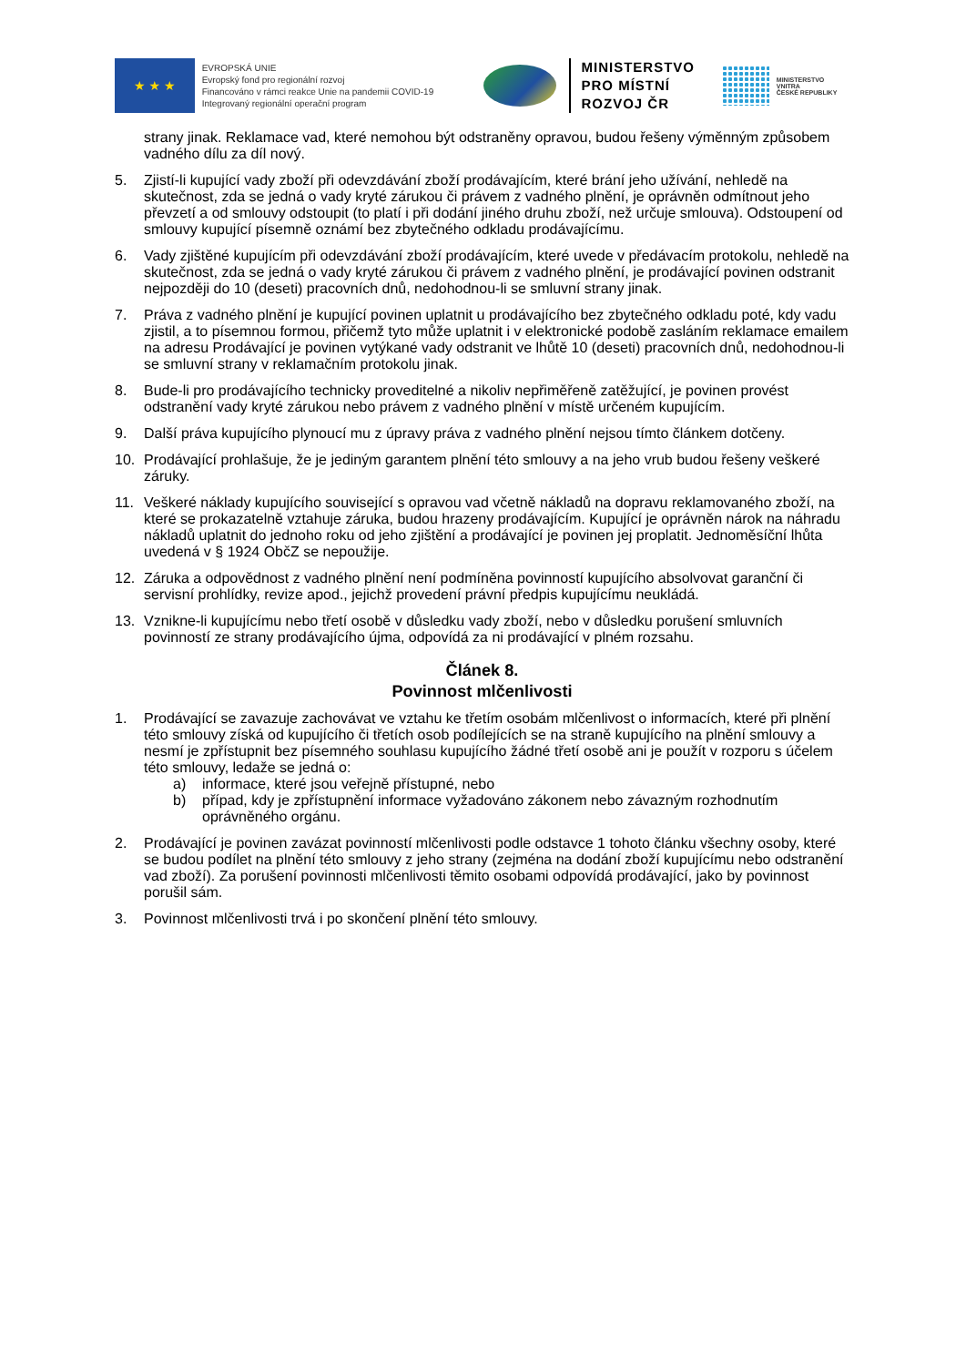★ ★ ★
EVROPSKÁ UNIE
Evropský fond pro regionální rozvoj
Financováno v rámci reakce Unie na pandemii COVID-19
Integrovaný regionální operační program
MINISTERSTVO
PRO MÍSTNÍ
ROZVOJ ČR
MINISTERSTVO VNITRA
ČESKÉ REPUBLIKY
strany jinak. Reklamace vad, které nemohou být odstraněny opravou, budou řešeny výměnným způsobem vadného dílu za díl nový.
5. Zjistí-li kupující vady zboží při odevzdávání zboží prodávajícím, které brání jeho užívání, nehledě na skutečnost, zda se jedná o vady kryté zárukou či právem z vadného plnění, je oprávněn odmítnout jeho převzetí a od smlouvy odstoupit (to platí i při dodání jiného druhu zboží, než určuje smlouva). Odstoupení od smlouvy kupující písemně oznámí bez zbytečného odkladu prodávajícímu.
6. Vady zjištěné kupujícím při odevzdávání zboží prodávajícím, které uvede v předávacím protokolu, nehledě na skutečnost, zda se jedná o vady kryté zárukou či právem z vadného plnění, je prodávající povinen odstranit nejpozději do 10 (deseti) pracovních dnů, nedohodnou-li se smluvní strany jinak.
7. Práva z vadného plnění je kupující povinen uplatnit u prodávajícího bez zbytečného odkladu poté, kdy vadu zjistil, a to písemnou formou, přičemž tyto může uplatnit i v elektronické podobě zasláním reklamace emailem na adresu Prodávající je povinen vytýkané vady odstranit ve lhůtě 10 (deseti) pracovních dnů, nedohodnou-li se smluvní strany v reklamačním protokolu jinak.
8. Bude-li pro prodávajícího technicky proveditelné a nikoliv nepřiměřeně zatěžující, je povinen provést odstranění vady kryté zárukou nebo právem z vadného plnění v místě určeném kupujícím.
9. Další práva kupujícího plynoucí mu z úpravy práva z vadného plnění nejsou tímto článkem dotčeny.
10. Prodávající prohlašuje, že je jediným garantem plnění této smlouvy a na jeho vrub budou řešeny veškeré záruky.
11. Veškeré náklady kupujícího související s opravou vad včetně nákladů na dopravu reklamovaného zboží, na které se prokazatelně vztahuje záruka, budou hrazeny prodávajícím. Kupující je oprávněn nárok na náhradu nákladů uplatnit do jednoho roku od jeho zjištění a prodávající je povinen jej proplatit. Jednoměsíční lhůta uvedená v § 1924 ObčZ se nepoužije.
12. Záruka a odpovědnost z vadného plnění není podmíněna povinností kupujícího absolvovat garanční či servisní prohlídky, revize apod., jejichž provedení právní předpis kupujícímu neukládá.
13. Vznikne-li kupujícímu nebo třetí osobě v důsledku vady zboží, nebo v důsledku porušení smluvních povinností ze strany prodávajícího újma, odpovídá za ni prodávající v plném rozsahu.
Článek 8.
Povinnost mlčenlivosti
1. Prodávající se zavazuje zachovávat ve vztahu ke třetím osobám mlčenlivost o informacích, které při plnění této smlouvy získá od kupujícího či třetích osob podílejících se na straně kupujícího na plnění smlouvy a nesmí je zpřístupnit bez písemného souhlasu kupujícího žádné třetí osobě ani je použít v rozporu s účelem této smlouvy, ledaže se jedná o:
a) informace, které jsou veřejně přístupné, nebo
b) případ, kdy je zpřístupnění informace vyžadováno zákonem nebo závazným rozhodnutím oprávněného orgánu.
2. Prodávající je povinen zavázat povinností mlčenlivosti podle odstavce 1 tohoto článku všechny osoby, které se budou podílet na plnění této smlouvy z jeho strany (zejména na dodání zboží kupujícímu nebo odstranění vad zboží). Za porušení povinnosti mlčenlivosti těmito osobami odpovídá prodávající, jako by povinnost porušil sám.
3. Povinnost mlčenlivosti trvá i po skončení plnění této smlouvy.